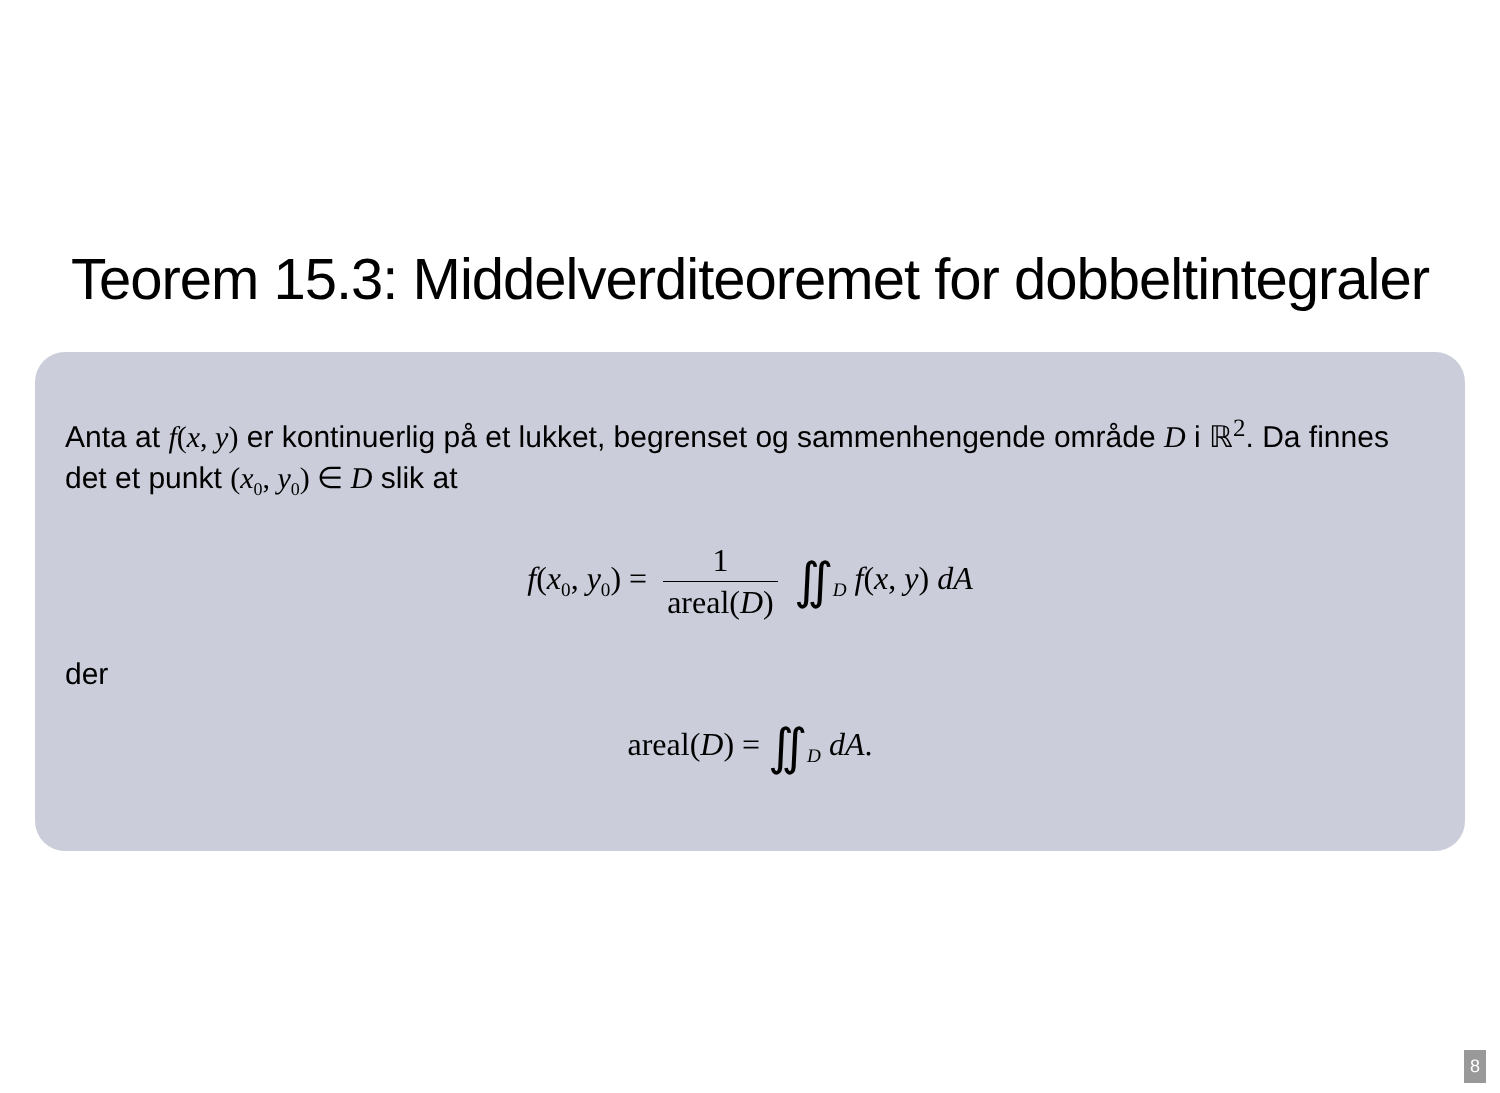Teorem 15.3: Middelverditeoremet for dobbeltintegraler
Anta at f(x, y) er kontinuerlig på et lukket, begrenset og sammenhengende område D i ℝ<sup>2</sup>. Da finnes det et punkt (x<sub>0</sub>, y<sub>0</sub>) ∈ D slik at
f(x<sub>0</sub>, y<sub>0</sub>) = 1 areal(D) ∬<sub>D</sub> f(x, y) dA
der
areal(D) = ∬<sub>D</sub> dA.
8